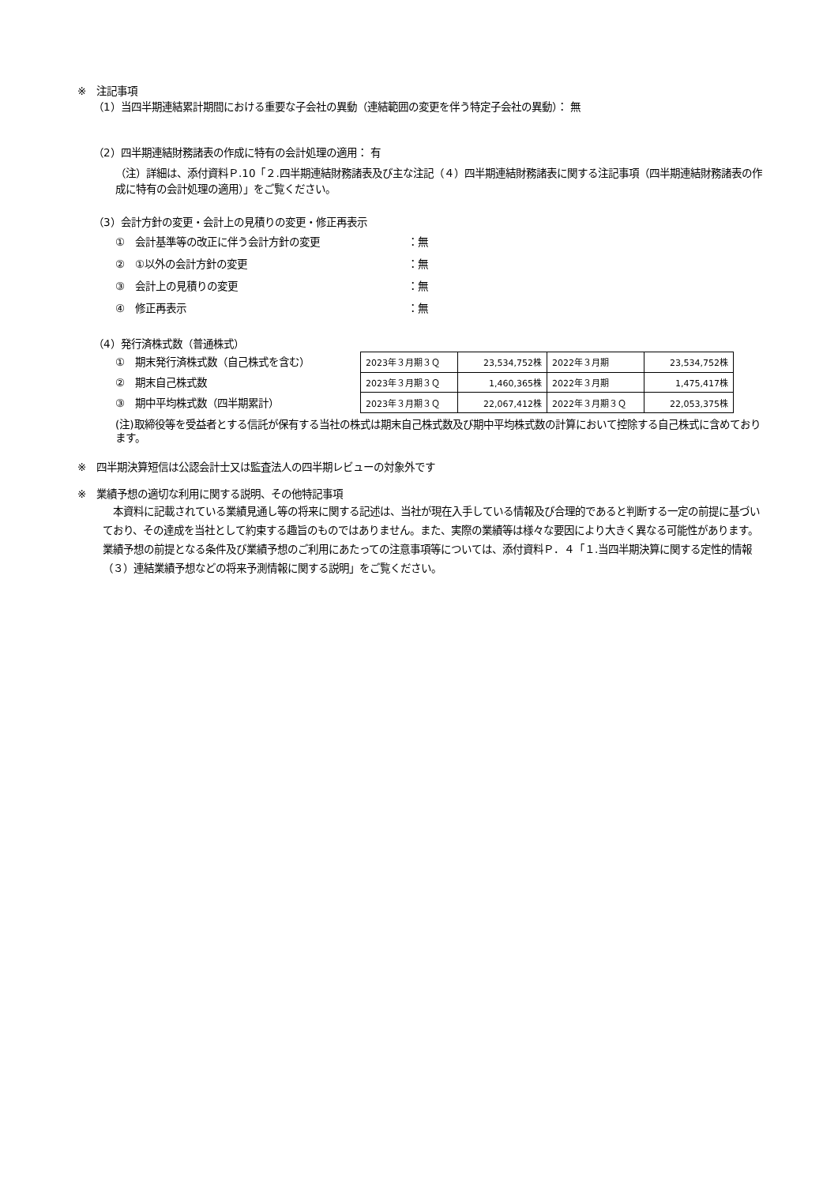※　注記事項
（1）当四半期連結累計期間における重要な子会社の異動（連結範囲の変更を伴う特定子会社の異動）： 無
（2）四半期連結財務諸表の作成に特有の会計処理の適用： 有
（注）詳細は、添付資料Ｐ.10「２.四半期連結財務諸表及び主な注記（４）四半期連結財務諸表に関する注記事項（四半期連結財務諸表の作成に特有の会計処理の適用）」をご覧ください。
（3）会計方針の変更・会計上の見積りの変更・修正再表示
①　会計基準等の改正に伴う会計方針の変更 ：無
②　①以外の会計方針の変更 ：無
③　会計上の見積りの変更 ：無
④　修正再表示 ：無
（4）発行済株式数（普通株式）
①　期末発行済株式数（自己株式を含む）
②　期末自己株式数
③　期中平均株式数（四半期累計）
| 2023年３月期３Ｑ | 23,534,752株 | 2022年３月期 | 23,534,752株 |
| 2023年３月期３Ｑ | 1,460,365株 | 2022年３月期 | 1,475,417株 |
| 2023年３月期３Ｑ | 22,067,412株 | 2022年３月期３Ｑ | 22,053,375株 |
(注)取締役等を受益者とする信託が保有する当社の株式は期末自己株式数及び期中平均株式数の計算において控除する自己株式に含めております。
※　四半期決算短信は公認会計士又は監査法人の四半期レビューの対象外です
※　業績予想の適切な利用に関する説明、その他特記事項
　本資料に記載されている業績見通し等の将来に関する記述は、当社が現在入手している情報及び合理的であると判断する一定の前提に基づいており、その達成を当社として約束する趣旨のものではありません。また、実際の業績等は様々な要因により大きく異なる可能性があります。業績予想の前提となる条件及び業績予想のご利用にあたっての注意事項等については、添付資料Ｐ．４「１.当四半期決算に関する定性的情報（３）連結業績予想などの将来予測情報に関する説明」をご覧ください。